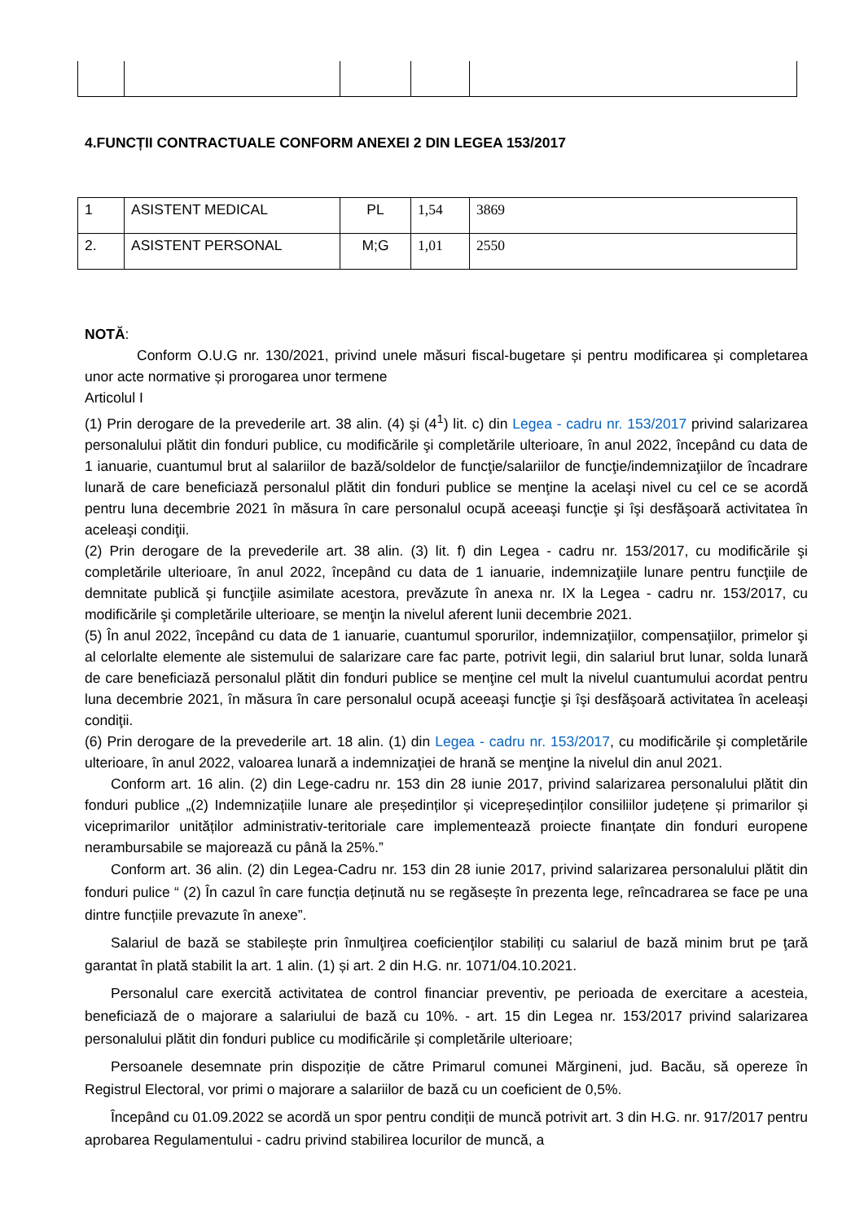4.FUNCȚII CONTRACTUALE CONFORM ANEXEI 2 DIN LEGEA 153/2017
| 1 | ASISTENT MEDICAL | PL | 1,54 | 3869 |
| 2. | ASISTENT PERSONAL | M;G | 1,01 | 2550 |
NOTĂ:
Conform O.U.G nr. 130/2021, privind unele măsuri fiscal-bugetare și pentru modificarea și completarea unor acte normative și prorogarea unor termene
Articolul I
(1) Prin derogare de la prevederile art. 38 alin. (4) şi (4<sup>1</sup>) lit. c) din Legea - cadru nr. 153/2017 privind salarizarea personalului plătit din fonduri publice, cu modificările şi completările ulterioare, în anul 2022, începând cu data de 1 ianuarie, cuantumul brut al salariilor de bază/soldelor de funcţie/salariilor de funcţie/indemnizaţiilor de încadrare lunară de care beneficiază personalul plătit din fonduri publice se menţine la acelaşi nivel cu cel ce se acordă pentru luna decembrie 2021 în măsura în care personalul ocupă aceeaşi funcţie şi îşi desfăşoară activitatea în aceleaşi condiţii.
(2) Prin derogare de la prevederile art. 38 alin. (3) lit. f) din Legea - cadru nr. 153/2017, cu modificările şi completările ulterioare, în anul 2022, începând cu data de 1 ianuarie, indemnizaţiile lunare pentru funcţiile de demnitate publică şi funcţiile asimilate acestora, prevăzute în anexa nr. IX la Legea - cadru nr. 153/2017, cu modificările şi completările ulterioare, se menţin la nivelul aferent lunii decembrie 2021.
(5) În anul 2022, începând cu data de 1 ianuarie, cuantumul sporurilor, indemnizaţiilor, compensaţiilor, primelor şi al celorlalte elemente ale sistemului de salarizare care fac parte, potrivit legii, din salariul brut lunar, solda lunară de care beneficiază personalul plătit din fonduri publice se menţine cel mult la nivelul cuantumului acordat pentru luna decembrie 2021, în măsura în care personalul ocupă aceeaşi funcţie şi îşi desfăşoară activitatea în aceleaşi condiţii.
(6) Prin derogare de la prevederile art. 18 alin. (1) din Legea - cadru nr. 153/2017, cu modificările şi completările ulterioare, în anul 2022, valoarea lunară a indemnizaţiei de hrană se menţine la nivelul din anul 2021.
Conform art. 16 alin. (2) din Lege-cadru nr. 153 din 28 iunie 2017, privind salarizarea personalului plătit din fonduri publice „(2) Indemnizațiile lunare ale președinților și vicepreședinților consiliilor județene și primarilor și viceprimarilor unităților administrativ-teritoriale care implementează proiecte finanțate din fonduri europene nerambursabile se majorează cu până la 25%.”
Conform art. 36 alin. (2) din Legea-Cadru nr. 153 din 28 iunie 2017, privind salarizarea personalului plătit din fonduri pulice “ (2) În cazul în care funcția deținută nu se regăsește în prezenta lege, reîncadrarea se face pe una dintre funcțiile prevazute în anexe”.
Salariul de bază se stabilește prin înmulţirea coeficienţilor stabiliți cu salariul de bază minim brut pe ţară garantat în plată stabilit la art. 1 alin. (1) și art. 2 din H.G. nr. 1071/04.10.2021.
Personalul care exercită activitatea de control financiar preventiv, pe perioada de exercitare a acesteia, beneficiază de o majorare a salariului de bază cu 10%. - art. 15 din Legea nr. 153/2017 privind salarizarea personalului plătit din fonduri publice cu modificările și completările ulterioare;
Persoanele desemnate prin dispoziție de către Primarul comunei Mărgineni, jud. Bacău, să opereze în Registrul Electoral, vor primi o majorare a salariilor de bază cu un coeficient de 0,5%.
Începând cu 01.09.2022 se acordă un spor pentru condiții de muncă potrivit art. 3 din H.G. nr. 917/2017 pentru aprobarea Regulamentului - cadru privind stabilirea locurilor de muncă, a